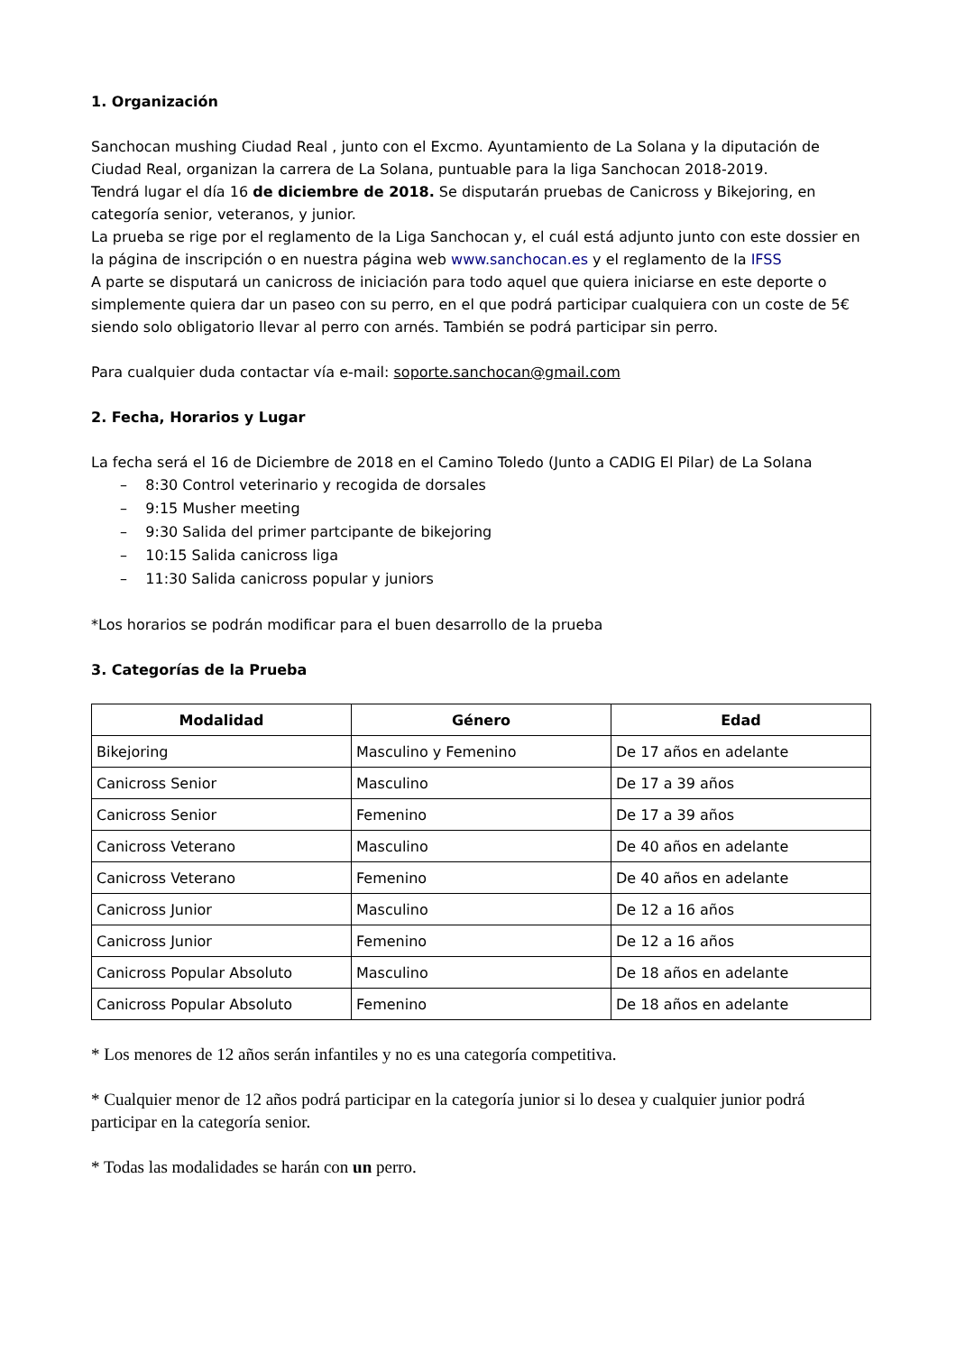1. Organización
Sanchocan mushing Ciudad Real , junto con el Excmo. Ayuntamiento de La Solana y la diputación de Ciudad Real, organizan la carrera de La Solana, puntuable para la liga Sanchocan 2018-2019.
Tendrá lugar el día 16 de diciembre de 2018. Se disputarán pruebas de Canicross y Bikejoring, en categoría senior, veteranos, y junior.
La prueba se rige por el reglamento de la Liga Sanchocan y, el cuál está adjunto junto con este dossier en la página de inscripción o en nuestra página web www.sanchocan.es y el reglamento de la IFSS
A parte se disputará un canicross de iniciación para todo aquel que quiera iniciarse en este deporte o simplemente quiera dar un paseo con su perro, en el que podrá participar cualquiera con un coste de 5€ siendo solo obligatorio llevar al perro con arnés. También se podrá participar sin perro.
Para cualquier duda contactar vía e-mail: soporte.sanchocan@gmail.com
2. Fecha, Horarios y Lugar
La fecha será el 16 de Diciembre de 2018 en el Camino Toledo (Junto a CADIG El Pilar) de La Solana
– 8:30 Control veterinario y recogida de dorsales
– 9:15 Musher meeting
– 9:30 Salida del primer partcipante de bikejoring
– 10:15 Salida canicross liga
– 11:30 Salida canicross popular y juniors
*Los horarios se podrán modificar para el buen desarrollo de la prueba
3. Categorías de la Prueba
| Modalidad | Género | Edad |
| --- | --- | --- |
| Bikejoring | Masculino y Femenino | De 17 años en adelante |
| Canicross Senior | Masculino | De 17 a 39 años |
| Canicross Senior | Femenino | De 17 a 39 años |
| Canicross Veterano | Masculino | De 40 años en adelante |
| Canicross Veterano | Femenino | De 40 años en adelante |
| Canicross Junior | Masculino | De 12 a 16 años |
| Canicross Junior | Femenino | De 12 a 16 años |
| Canicross Popular Absoluto | Masculino | De 18 años en adelante |
| Canicross Popular Absoluto | Femenino | De 18 años en adelante |
* Los menores de 12 años serán infantiles y no es una categoría competitiva.
* Cualquier menor de 12 años podrá participar en la categoría junior si lo desea y cualquier junior podrá participar en la categoría senior.
* Todas las modalidades se harán con un perro.